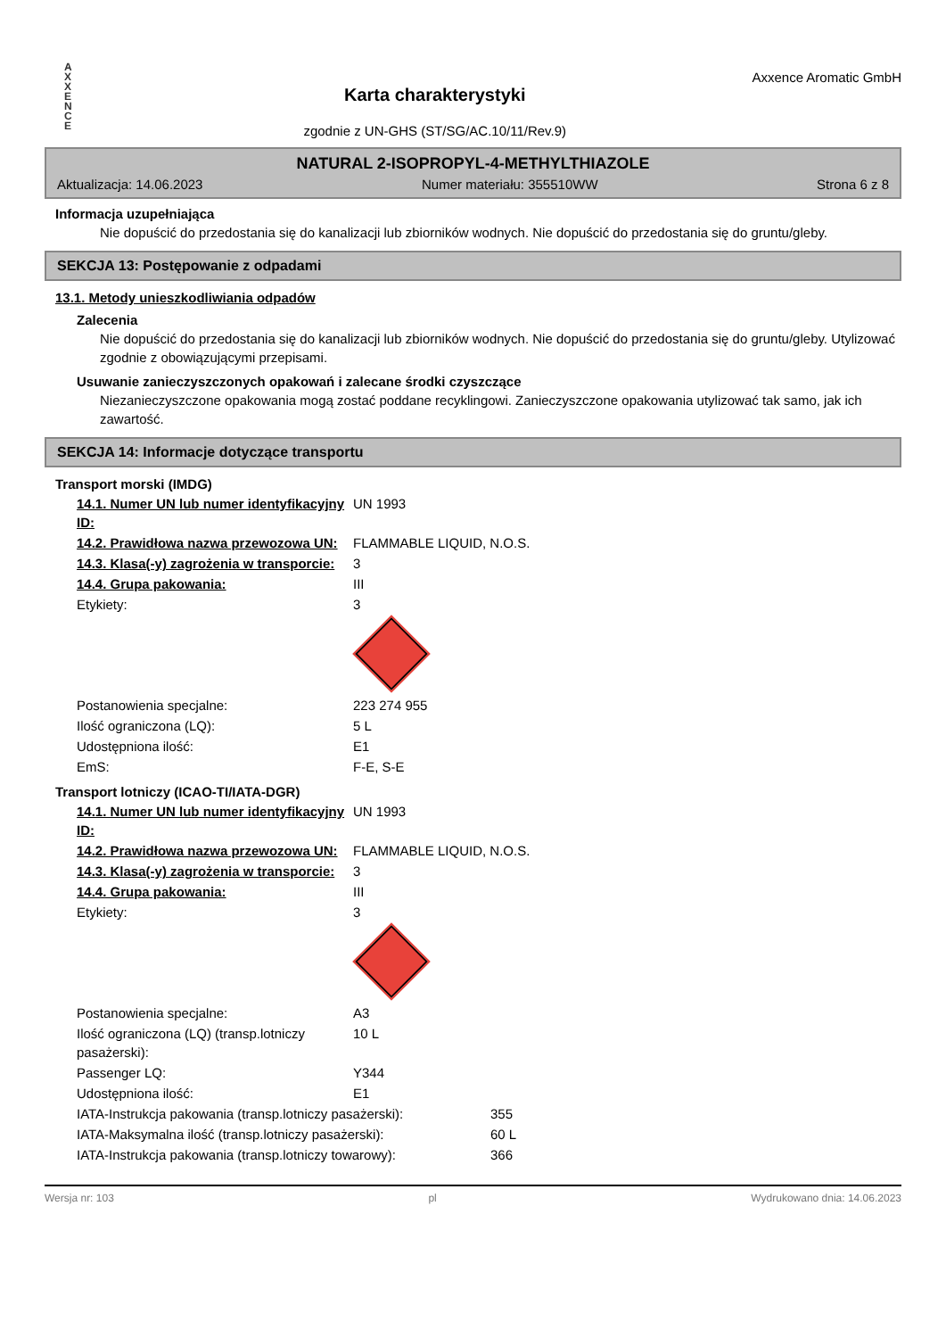A
X
X
E
N
C
E
Karta charakterystyki
zgodnie z UN-GHS (ST/SG/AC.10/11/Rev.9)
Axxence Aromatic GmbH
NATURAL 2-ISOPROPYL-4-METHYLTHIAZOLE
Aktualizacja: 14.06.2023 Numer materiału: 355510WW Strona 6 z 8
Informacja uzupełniająca
Nie dopuścić do przedostania się do kanalizacji lub zbiorników wodnych. Nie dopuścić do przedostania się do gruntu/gleby.
SEKCJA 13: Postępowanie z odpadami
13.1. Metody unieszkodliwiania odpadów
Zalecenia
Nie dopuścić do przedostania się do kanalizacji lub zbiorników wodnych. Nie dopuścić do przedostania się do gruntu/gleby. Utylizować zgodnie z obowiązującymi przepisami.
Usuwanie zanieczyszczonych opakowań i zalecane środki czyszczące
Niezanieczyszczone opakowania mogą zostać poddane recyklingowi. Zanieczyszczone opakowania utylizować tak samo, jak ich zawartość.
SEKCJA 14: Informacje dotyczące transportu
Transport morski (IMDG)
| 14.1. Numer UN lub numer identyfikacyjny ID: | UN 1993 |
| 14.2. Prawidłowa nazwa przewozowa UN: | FLAMMABLE LIQUID, N.O.S. |
| 14.3. Klasa(-y) zagrożenia w transporcie: | 3 |
| 14.4. Grupa pakowania: | III |
| Etykiety: | 3 |
| Postanowienia specjalne: | 223 274 955 |
| Ilość ograniczona (LQ): | 5 L |
| Udostępniona ilość: | E1 |
| EmS: | F-E, S-E |
Transport lotniczy (ICAO-TI/IATA-DGR)
| 14.1. Numer UN lub numer identyfikacyjny ID: | UN 1993 |
| 14.2. Prawidłowa nazwa przewozowa UN: | FLAMMABLE LIQUID, N.O.S. |
| 14.3. Klasa(-y) zagrożenia w transporcie: | 3 |
| 14.4. Grupa pakowania: | III |
| Etykiety: | 3 |
| Postanowienia specjalne: | A3 |
| Ilość ograniczona (LQ) (transp.lotniczy pasażerski): | 10 L |
| Passenger LQ: | Y344 |
| Udostępniona ilość: | E1 |
| IATA-Instrukcja pakowania (transp.lotniczy pasażerski): | 355 |
| IATA-Maksymalna ilość (transp.lotniczy pasażerski): | 60 L |
| IATA-Instrukcja pakowania (transp.lotniczy towarowy): | 366 |
Wersja nr: 103 pl Wydrukowano dnia: 14.06.2023